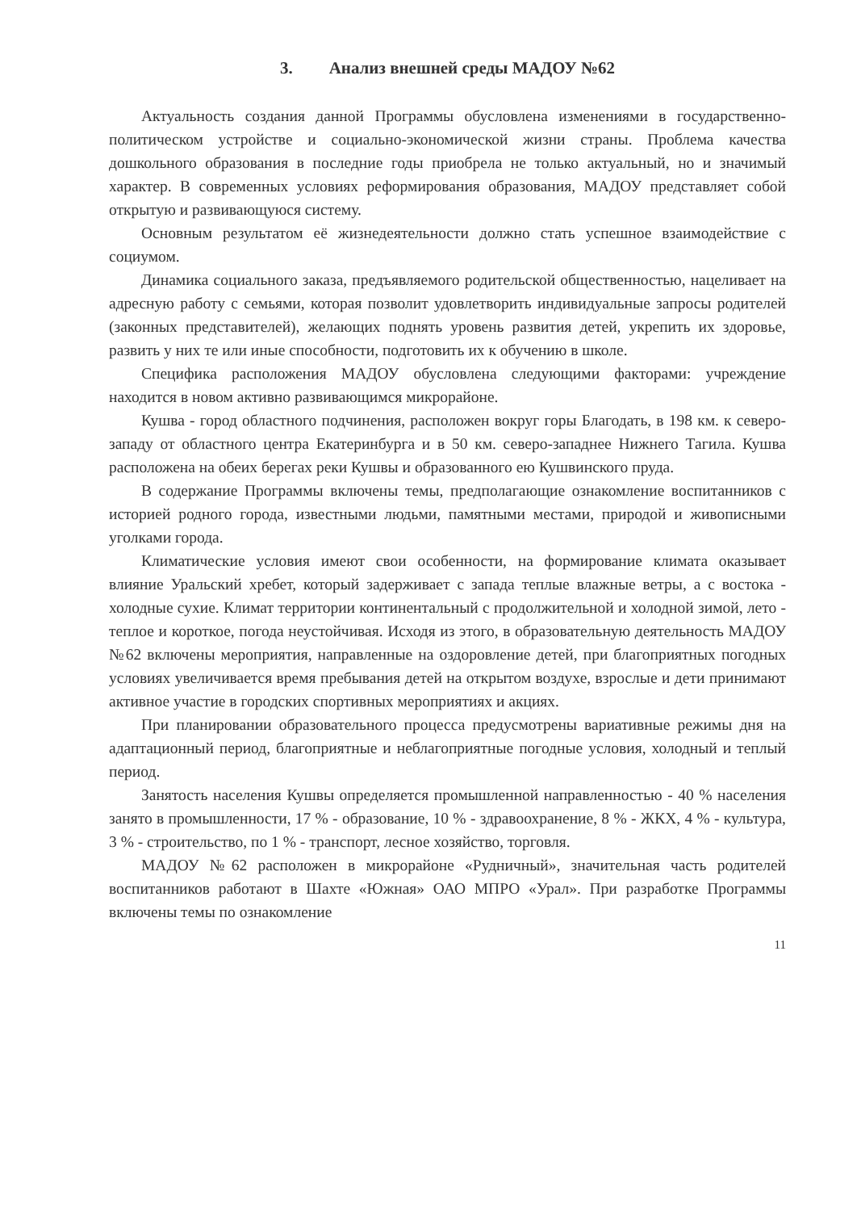3. Анализ внешней среды МАДОУ №62
Актуальность создания данной Программы обусловлена изменениями в государственно-политическом устройстве и социально-экономической жизни страны. Проблема качества дошкольного образования в последние годы приобрела не только актуальный, но и значимый характер. В современных условиях реформирования образования, МАДОУ представляет собой открытую и развивающуюся систему.
Основным результатом её жизнедеятельности должно стать успешное взаимодействие с социумом.
Динамика социального заказа, предъявляемого родительской общественностью, нацеливает на адресную работу с семьями, которая позволит удовлетворить индивидуальные запросы родителей (законных представителей), желающих поднять уровень развития детей, укрепить их здоровье, развить у них те или иные способности, подготовить их к обучению в школе.
Специфика расположения МАДОУ обусловлена следующими факторами: учреждение находится в новом активно развивающимся микрорайоне.
Кушва - город областного подчинения, расположен вокруг горы Благодать, в 198 км. к северо-западу от областного центра Екатеринбурга и в 50 км. северо-западнее Нижнего Тагила. Кушва расположена на обеих берегах реки Кушвы и образованного ею Кушвинского пруда.
В содержание Программы включены темы, предполагающие ознакомление воспитанников с историей родного города, известными людьми, памятными местами, природой и живописными уголками города.
Климатические условия имеют свои особенности, на формирование климата оказывает влияние Уральский хребет, который задерживает с запада теплые влажные ветры, а с востока - холодные сухие. Климат территории континентальный с продолжительной и холодной зимой, лето - теплое и короткое, погода неустойчивая. Исходя из этого, в образовательную деятельность МАДОУ №62 включены мероприятия, направленные на оздоровление детей, при благоприятных погодных условиях увеличивается время пребывания детей на открытом воздухе, взрослые и дети принимают активное участие в городских спортивных мероприятиях и акциях.
При планировании образовательного процесса предусмотрены вариативные режимы дня на адаптационный период, благоприятные и неблагоприятные погодные условия, холодный и теплый период.
Занятость населения Кушвы определяется промышленной направленностью - 40 % населения занято в промышленности, 17 % - образование, 10 % - здравоохранение, 8 % - ЖКХ, 4 % - культура, 3 % - строительство, по 1 % - транспорт, лесное хозяйство, торговля.
МАДОУ №62 расположен в микрорайоне «Рудничный», значительная часть родителей воспитанников работают в Шахте «Южная» ОАО МПРО «Урал». При разработке Программы включены темы по ознакомление
11